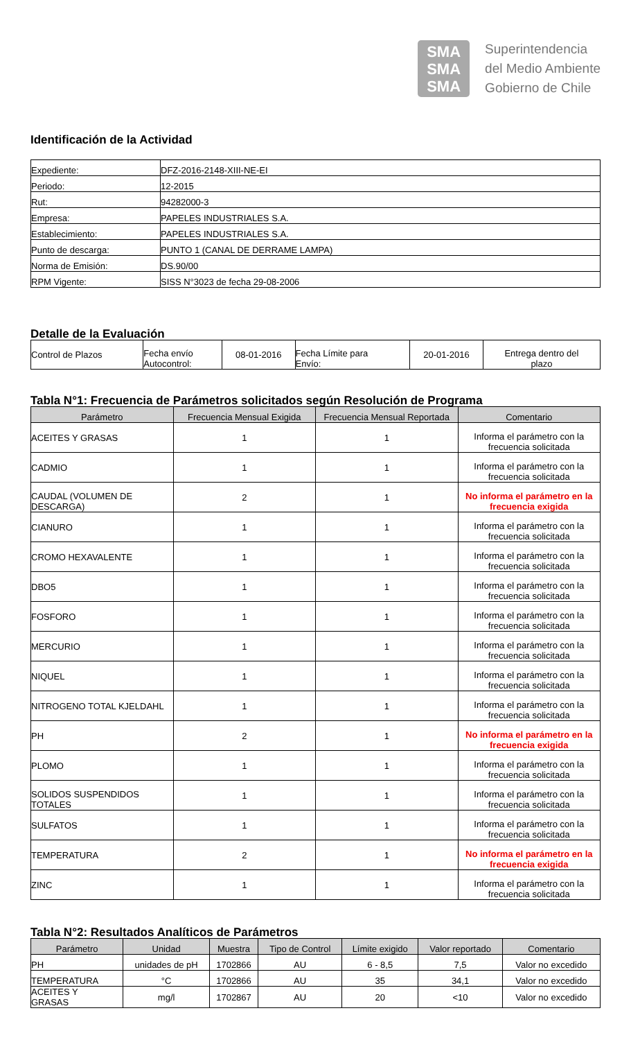SMA
SMA
SMA
Superintendencia
del Medio Ambiente
Gobierno de Chile
Identificación de la Actividad
| Expediente: | DFZ-2016-2148-XIII-NE-EI |
| Periodo: | 12-2015 |
| Rut: | 94282000-3 |
| Empresa: | PAPELES INDUSTRIALES S.A. |
| Establecimiento: | PAPELES INDUSTRIALES S.A. |
| Punto de descarga: | PUNTO 1 (CANAL DE DERRAME LAMPA) |
| Norma de Emisión: | DS.90/00 |
| RPM Vigente: | SISS N°3023 de fecha 29-08-2006 |
Detalle de la Evaluación
| Control de Plazos | Fecha envío Autocontrol: | 08-01-2016 | Fecha Límite para Envío: | 20-01-2016 | Entrega dentro del plazo |
Tabla N°1: Frecuencia de Parámetros solicitados según Resolución de Programa
| Parámetro | Frecuencia Mensual Exigida | Frecuencia Mensual Reportada | Comentario |
| --- | --- | --- | --- |
| ACEITES Y GRASAS | 1 | 1 | Informa el parámetro con la frecuencia solicitada |
| CADMIO | 1 | 1 | Informa el parámetro con la frecuencia solicitada |
| CAUDAL (VOLUMEN DE DESCARGA) | 2 | 1 | No informa el parámetro en la frecuencia exigida |
| CIANURO | 1 | 1 | Informa el parámetro con la frecuencia solicitada |
| CROMO HEXAVALENTE | 1 | 1 | Informa el parámetro con la frecuencia solicitada |
| DBO5 | 1 | 1 | Informa el parámetro con la frecuencia solicitada |
| FOSFORO | 1 | 1 | Informa el parámetro con la frecuencia solicitada |
| MERCURIO | 1 | 1 | Informa el parámetro con la frecuencia solicitada |
| NIQUEL | 1 | 1 | Informa el parámetro con la frecuencia solicitada |
| NITROGENO TOTAL KJELDAHL | 1 | 1 | Informa el parámetro con la frecuencia solicitada |
| PH | 2 | 1 | No informa el parámetro en la frecuencia exigida |
| PLOMO | 1 | 1 | Informa el parámetro con la frecuencia solicitada |
| SOLIDOS SUSPENDIDOS TOTALES | 1 | 1 | Informa el parámetro con la frecuencia solicitada |
| SULFATOS | 1 | 1 | Informa el parámetro con la frecuencia solicitada |
| TEMPERATURA | 2 | 1 | No informa el parámetro en la frecuencia exigida |
| ZINC | 1 | 1 | Informa el parámetro con la frecuencia solicitada |
Tabla N°2: Resultados Analíticos de Parámetros
| Parámetro | Unidad | Muestra | Tipo de Control | Límite exigido | Valor reportado | Comentario |
| --- | --- | --- | --- | --- | --- | --- |
| PH | unidades de pH | 1702866 | AU | 6 - 8,5 | 7,5 | Valor no excedido |
| TEMPERATURA | °C | 1702866 | AU | 35 | 34,1 | Valor no excedido |
| ACEITES Y GRASAS | mg/l | 1702867 | AU | 20 | <10 | Valor no excedido |